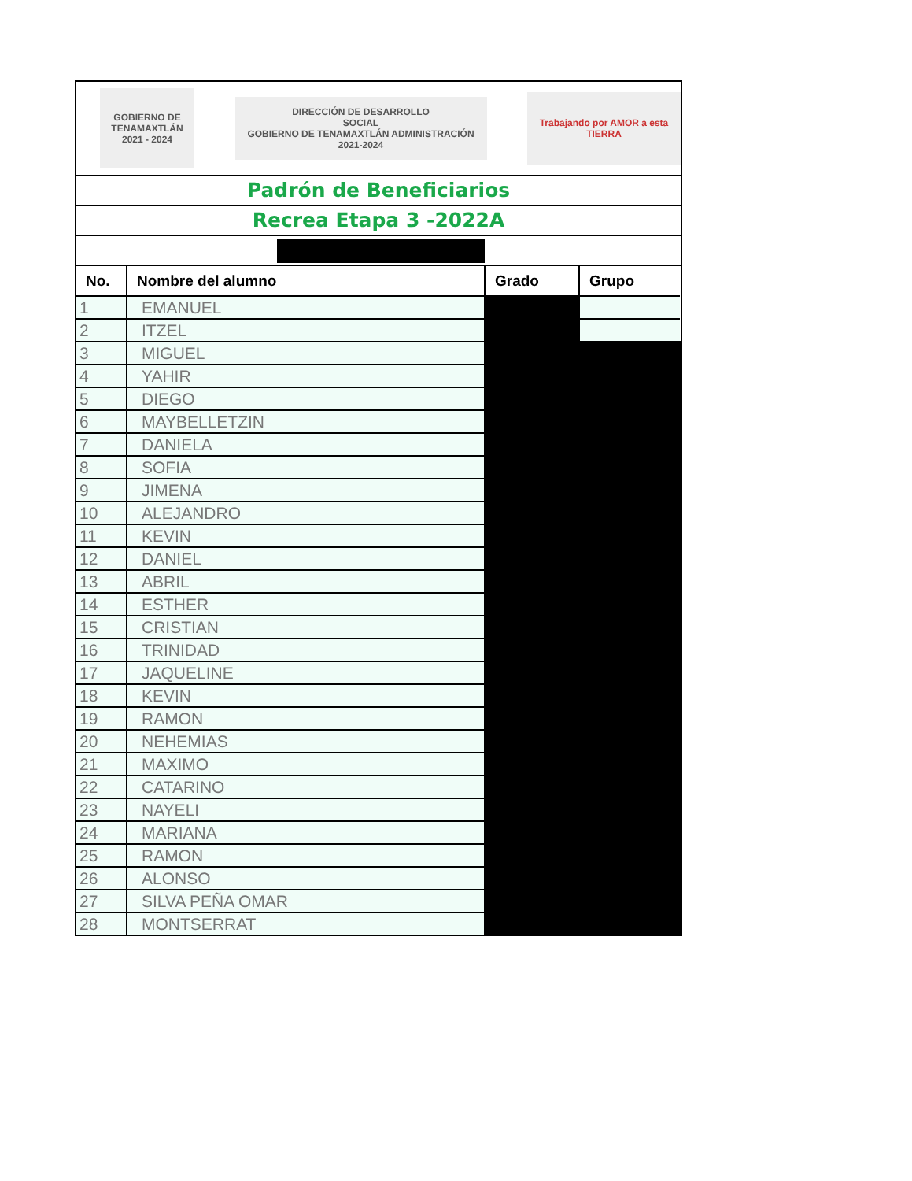GOBIERNO DE TENAMAXTLÁN 2021 - 2024
DIRECCIÓN DE DESARROLLO
SOCIAL
GOBIERNO DE TENAMAXTLÁN ADMINISTRACIÓN 2021-2024
Trabajando por AMOR a esta TIERRA
Padrón de Beneficiarios
Recrea Etapa 3 -2022A
| No. | Nombre del alumno | Grado | Grupo |
| --- | --- | --- | --- |
| 1 | EMANUEL | | |
| 2 | ITZEL | | |
| 3 | MIGUEL | | |
| 4 | YAHIR | | |
| 5 | DIEGO | | |
| 6 | MAYBELLETZIN | | |
| 7 | DANIELA | | |
| 8 | SOFIA | | |
| 9 | JIMENA | | |
| 10 | ALEJANDRO | | |
| 11 | KEVIN | | |
| 12 | DANIEL | | |
| 13 | ABRIL | | |
| 14 | ESTHER | | |
| 15 | CRISTIAN | | |
| 16 | TRINIDAD | | |
| 17 | JAQUELINE | | |
| 18 | KEVIN | | |
| 19 | RAMON | | |
| 20 | NEHEMIAS | | |
| 21 | MAXIMO | | |
| 22 | CATARINO | | |
| 23 | NAYELI | | |
| 24 | MARIANA | | |
| 25 | RAMON | | |
| 26 | ALONSO | | |
| 27 | SILVA PEÑA OMAR | | |
| 28 | MONTSERRAT | | |